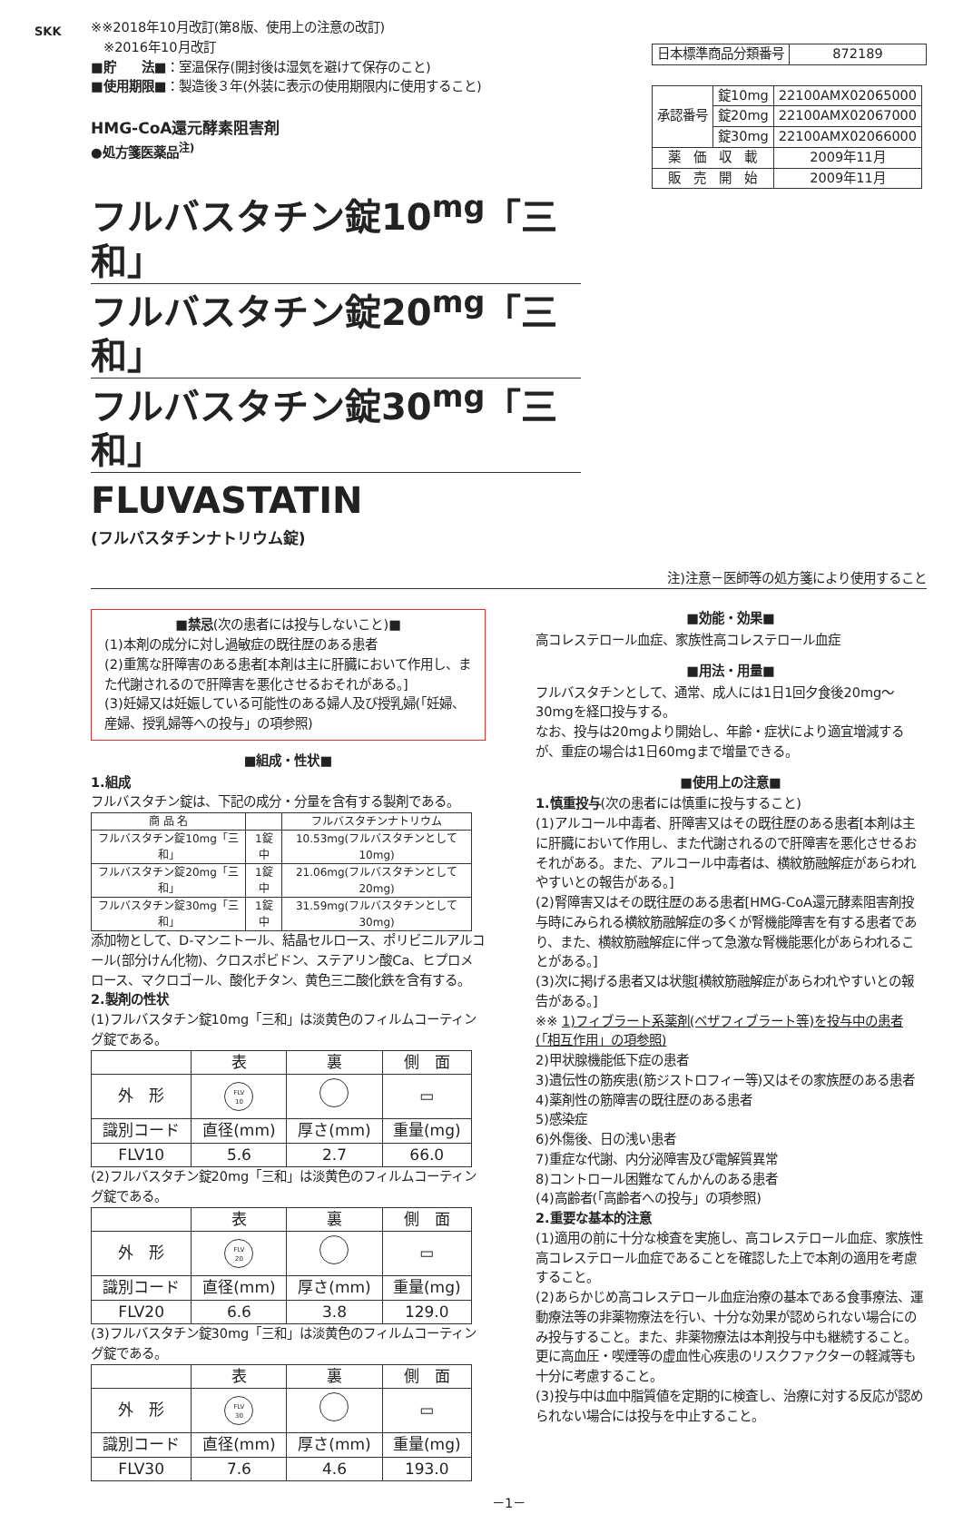SKK
※※2018年10月改訂(第8版、使用上の注意の改訂)
　※2016年10月改訂
■貯　　法■：室温保存(開封後は湿気を避けて保存のこと)
■使用期限■：製造後３年(外装に表示の使用期限内に使用すること)
HMG-CoA還元酵素阻害剤
●処方箋医薬品<sup>注)</sup>
| 日本標準商品分類番号 | 872189 |
| 承認番号 | 錠10mg | 22100AMX02065000 |
| | 錠20mg | 22100AMX02067000 |
| | 錠30mg | 22100AMX02066000 |
| 薬 価 収 載 | | 2009年11月 |
| 販 売 開 始 | | 2009年11月 |
フルバスタチン錠10<sup>mg</sup>「三和」
フルバスタチン錠20<sup>mg</sup>「三和」
フルバスタチン錠30<sup>mg</sup>「三和」
FLUVASTATIN
(フルバスタチンナトリウム錠)
注)注意－医師等の処方箋により使用すること
■禁忌(次の患者には投与しないこと)■
(1)本剤の成分に対し過敏症の既往歴のある患者
(2)重篤な肝障害のある患者[本剤は主に肝臓において作用し、また代謝されるので肝障害を悪化させるおそれがある。]
(3)妊婦又は妊娠している可能性のある婦人及び授乳婦(「妊婦、産婦、授乳婦等への投与」の項参照)
■組成・性状■
1.組成
フルバスタチン錠は、下記の成分・分量を含有する製剤である。
| 商 品 名 | | フルバスタチンナトリウム |
| フルバスタチン錠10mg「三和」 | 1錠中 | 10.53mg(フルバスタチンとして10mg) |
| フルバスタチン錠20mg「三和」 | 1錠中 | 21.06mg(フルバスタチンとして20mg) |
| フルバスタチン錠30mg「三和」 | 1錠中 | 31.59mg(フルバスタチンとして30mg) |
添加物として、D-マンニトール、結晶セルロース、ポリビニルアルコール(部分けん化物)、クロスポビドン、ステアリン酸Ca、ヒプロメロース、マクロゴール、酸化チタン、黄色三二酸化鉄を含有する。
2.製剤の性状
(1)フルバスタチン錠10mg「三和」は淡黄色のフィルムコーティング錠である。
| | 表 | 裏 | 側 面 |
| 外 形 | FLV 10 | | ▭ |
| 識別コード | 直径(mm) | 厚さ(mm) | 重量(mg) |
| FLV10 | 5.6 | 2.7 | 66.0 |
(2)フルバスタチン錠20mg「三和」は淡黄色のフィルムコーティング錠である。
| | 表 | 裏 | 側 面 |
| 外 形 | FLV 20 | | ▭ |
| 識別コード | 直径(mm) | 厚さ(mm) | 重量(mg) |
| FLV20 | 6.6 | 3.8 | 129.0 |
(3)フルバスタチン錠30mg「三和」は淡黄色のフィルムコーティング錠である。
| | 表 | 裏 | 側 面 |
| 外 形 | FLV 30 | | ▭ |
| 識別コード | 直径(mm) | 厚さ(mm) | 重量(mg) |
| FLV30 | 7.6 | 4.6 | 193.0 |
■効能・効果■
高コレステロール血症、家族性高コレステロール血症
■用法・用量■
フルバスタチンとして、通常、成人には1日1回夕食後20mg～30mgを経口投与する。
なお、投与は20mgより開始し、年齢・症状により適宜増減するが、重症の場合は1日60mgまで増量できる。
■使用上の注意■
1.慎重投与(次の患者には慎重に投与すること)
(1)アルコール中毒者、肝障害又はその既往歴のある患者[本剤は主に肝臓において作用し、また代謝されるので肝障害を悪化させるおそれがある。また、アルコール中毒者は、横紋筋融解症があらわれやすいとの報告がある。]
(2)腎障害又はその既往歴のある患者[HMG-CoA還元酵素阻害剤投与時にみられる横紋筋融解症の多くが腎機能障害を有する患者であり、また、横紋筋融解症に伴って急激な腎機能悪化があらわれることがある。]
(3)次に掲げる患者又は状態[横紋筋融解症があらわれやすいとの報告がある。]
※※ 1)フィブラート系薬剤(ベザフィブラート等)を投与中の患者(「相互作用」の項参照)
2)甲状腺機能低下症の患者
3)遺伝性の筋疾患(筋ジストロフィー等)又はその家族歴のある患者
4)薬剤性の筋障害の既往歴のある患者
5)感染症
6)外傷後、日の浅い患者
7)重症な代謝、内分泌障害及び電解質異常
8)コントロール困難なてんかんのある患者
(4)高齢者(「高齢者への投与」の項参照)
2.重要な基本的注意
(1)適用の前に十分な検査を実施し、高コレステロール血症、家族性高コレステロール血症であることを確認した上で本剤の適用を考慮すること。
(2)あらかじめ高コレステロール血症治療の基本である食事療法、運動療法等の非薬物療法を行い、十分な効果が認められない場合にのみ投与すること。また、非薬物療法は本剤投与中も継続すること。更に高血圧・喫煙等の虚血性心疾患のリスクファクターの軽減等も十分に考慮すること。
(3)投与中は血中脂質値を定期的に検査し、治療に対する反応が認められない場合には投与を中止すること。
－1－